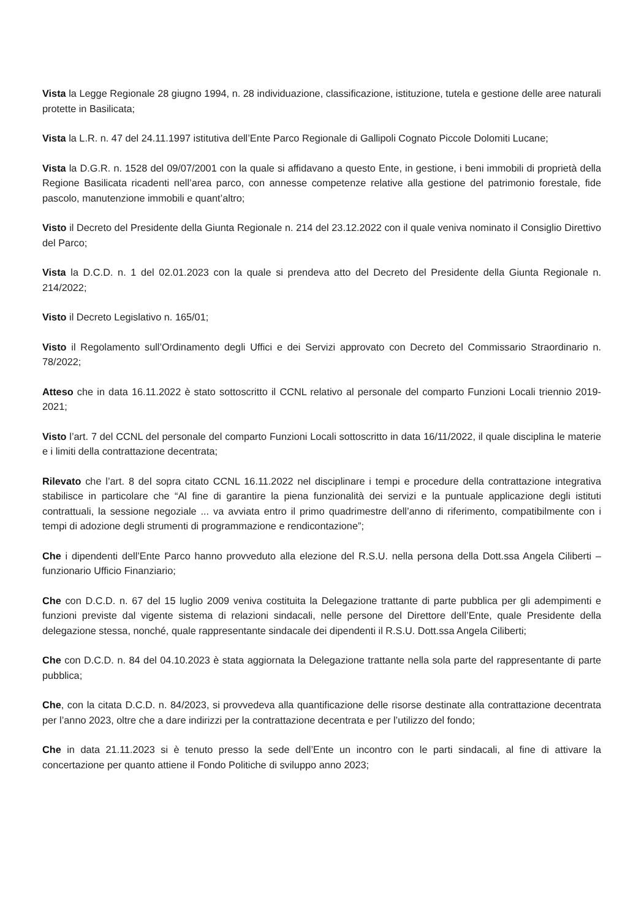Vista la Legge Regionale 28 giugno 1994, n. 28 individuazione, classificazione, istituzione, tutela e gestione delle aree naturali protette in Basilicata;
Vista la L.R. n. 47 del 24.11.1997 istitutiva dell’Ente Parco Regionale di Gallipoli Cognato Piccole Dolomiti Lucane;
Vista la D.G.R. n. 1528 del 09/07/2001 con la quale si affidavano a questo Ente, in gestione, i beni immobili di proprietà della Regione Basilicata ricadenti nell’area parco, con annesse competenze relative alla gestione del patrimonio forestale, fide pascolo, manutenzione immobili e quant’altro;
Visto il Decreto del Presidente della Giunta Regionale n. 214 del 23.12.2022 con il quale veniva nominato il Consiglio Direttivo del Parco;
Vista la D.C.D. n. 1 del 02.01.2023 con la quale si prendeva atto del Decreto del Presidente della Giunta Regionale n. 214/2022;
Visto il Decreto Legislativo n. 165/01;
Visto il Regolamento sull’Ordinamento degli Uffici e dei Servizi approvato con Decreto del Commissario Straordinario n. 78/2022;
Atteso che in data 16.11.2022 è stato sottoscritto il CCNL relativo al personale del comparto Funzioni Locali triennio 2019-2021;
Visto l’art. 7 del CCNL del personale del comparto Funzioni Locali sottoscritto in data 16/11/2022, il quale disciplina le materie e i limiti della contrattazione decentrata;
Rilevato che l’art. 8 del sopra citato CCNL 16.11.2022 nel disciplinare i tempi e procedure della contrattazione integrativa stabilisce in particolare che “Al fine di garantire la piena funzionalità dei servizi e la puntuale applicazione degli istituti contrattuali, la sessione negoziale ... va avviata entro il primo quadrimestre dell’anno di riferimento, compatibilmente con i tempi di adozione degli strumenti di programmazione e rendicontazione”;
Che i dipendenti dell’Ente Parco hanno provveduto alla elezione del R.S.U. nella persona della Dott.ssa Angela Ciliberti – funzionario Ufficio Finanziario;
Che con D.C.D. n. 67 del 15 luglio 2009 veniva costituita la Delegazione trattante di parte pubblica per gli adempimenti e funzioni previste dal vigente sistema di relazioni sindacali, nelle persone del Direttore dell’Ente, quale Presidente della delegazione stessa, nonché, quale rappresentante sindacale dei dipendenti il R.S.U. Dott.ssa Angela Ciliberti;
Che con D.C.D. n. 84 del 04.10.2023 è stata aggiornata la Delegazione trattante nella sola parte del rappresentante di parte pubblica;
Che, con la citata D.C.D. n. 84/2023, si provvedeva alla quantificazione delle risorse destinate alla contrattazione decentrata per l’anno 2023, oltre che a dare indirizzi per la contrattazione decentrata e per l’utilizzo del fondo;
Che in data 21.11.2023 si è tenuto presso la sede dell’Ente un incontro con le parti sindacali, al fine di attivare la concertazione per quanto attiene il Fondo Politiche di sviluppo anno 2023;